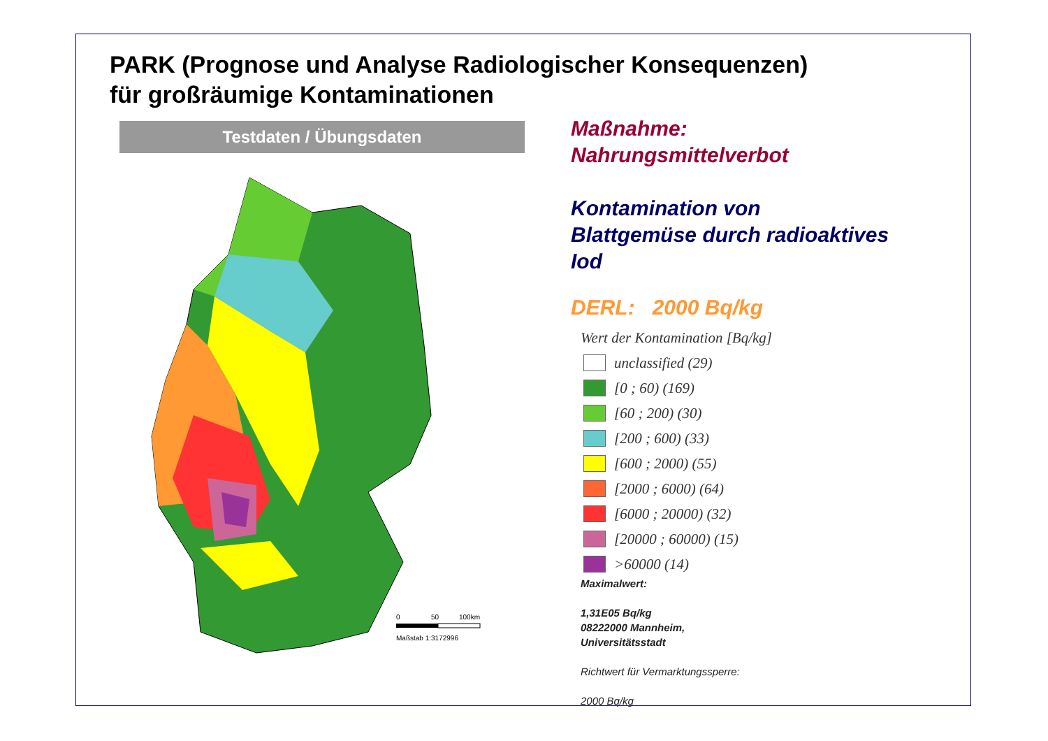PARK (Prognose und Analyse Radiologischer Konsequenzen)
für großräumige Kontaminationen
Testdaten / Übungsdaten
0
50
100km
Maßstab 1:3172996
Maßnahme:
Nahrungsmittelverbot
Kontamination von
Blattgemüse durch radioaktives
Iod
DERL: 2000 Bq/kg
Wert der Kontamination [Bq/kg]
unclassified (29)
[0 ; 60) (169)
[60 ; 200) (30)
[200 ; 600) (33)
[600 ; 2000) (55)
[2000 ; 6000) (64)
[6000 ; 20000) (32)
[20000 ; 60000) (15)
>60000 (14)
Maximalwert:
1,31E05 Bq/kg
08222000 Mannheim,
Universitätsstadt
Richtwert für Vermarktungssperre:
2000 Bq/kg